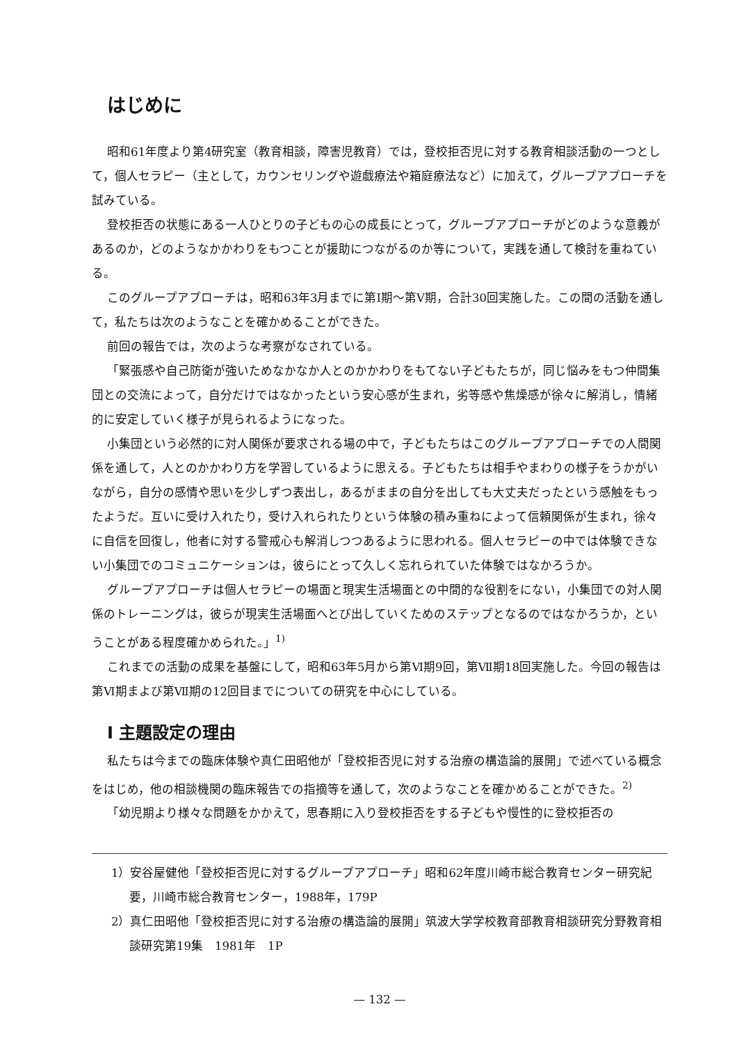はじめに
昭和61年度より第4研究室（教育相談，障害児教育）では，登校拒否児に対する教育相談活動の一つとして，個人セラピー（主として，カウンセリングや遊戯療法や箱庭療法など）に加えて，グループアプローチを試みている。
登校拒否の状態にある一人ひとりの子どもの心の成長にとって，グループアプローチがどのような意義があるのか，どのようなかかわりをもつことが援助につながるのか等について，実践を通して検討を重ねている。
このグループアプローチは，昭和63年3月までに第Ⅰ期～第Ⅴ期，合計30回実施した。この間の活動を通して，私たちは次のようなことを確かめることができた。
前回の報告では，次のような考察がなされている。
「緊張感や自己防衛が強いためなかなか人とのかかわりをもてない子どもたちが，同じ悩みをもつ仲間集団との交流によって，自分だけではなかったという安心感が生まれ，劣等感や焦燥感が徐々に解消し，情緒的に安定していく様子が見られるようになった。
小集団という必然的に対人関係が要求される場の中で，子どもたちはこのグループアプローチでの人間関係を通して，人とのかかわり方を学習しているように思える。子どもたちは相手やまわりの様子をうかがいながら，自分の感情や思いを少しずつ表出し，あるがままの自分を出しても大丈夫だったという感触をもったようだ。互いに受け入れたり，受け入れられたりという体験の積み重ねによって信頼関係が生まれ，徐々に自信を回復し，他者に対する警戒心も解消しつつあるように思われる。個人セラピーの中では体験できない小集団でのコミュニケーションは，彼らにとって久しく忘れられていた体験ではなかろうか。
グループアプローチは個人セラピーの場面と現実生活場面との中間的な役割をにない，小集団での対人関係のトレーニングは，彼らが現実生活場面へとび出していくためのステップとなるのではなかろうか，ということがある程度確かめられた。」<sup>1)</sup>
これまでの活動の成果を基盤にして，昭和63年5月から第Ⅵ期9回，第Ⅶ期18回実施した。今回の報告は第Ⅵ期まよび第Ⅶ期の12回目までについての研究を中心にしている。
Ⅰ 主題設定の理由
私たちは今までの臨床体験や真仁田昭他が「登校拒否児に対する治療の構造論的展開」で述べている概念をはじめ，他の相談機関の臨床報告での指摘等を通して，次のようなことを確かめることができた。<sup>2)</sup>
「幼児期より様々な問題をかかえて，思春期に入り登校拒否をする子どもや慢性的に登校拒否の
1）安谷屋健他「登校拒否児に対するグループアプローチ」昭和62年度川崎市総合教育センター研究紀要，川崎市総合教育センター，1988年，179P
2）真仁田昭他「登校拒否児に対する治療の構造論的展開」筑波大学学校教育部教育相談研究分野教育相談研究第19集　1981年　1P
— 132 —